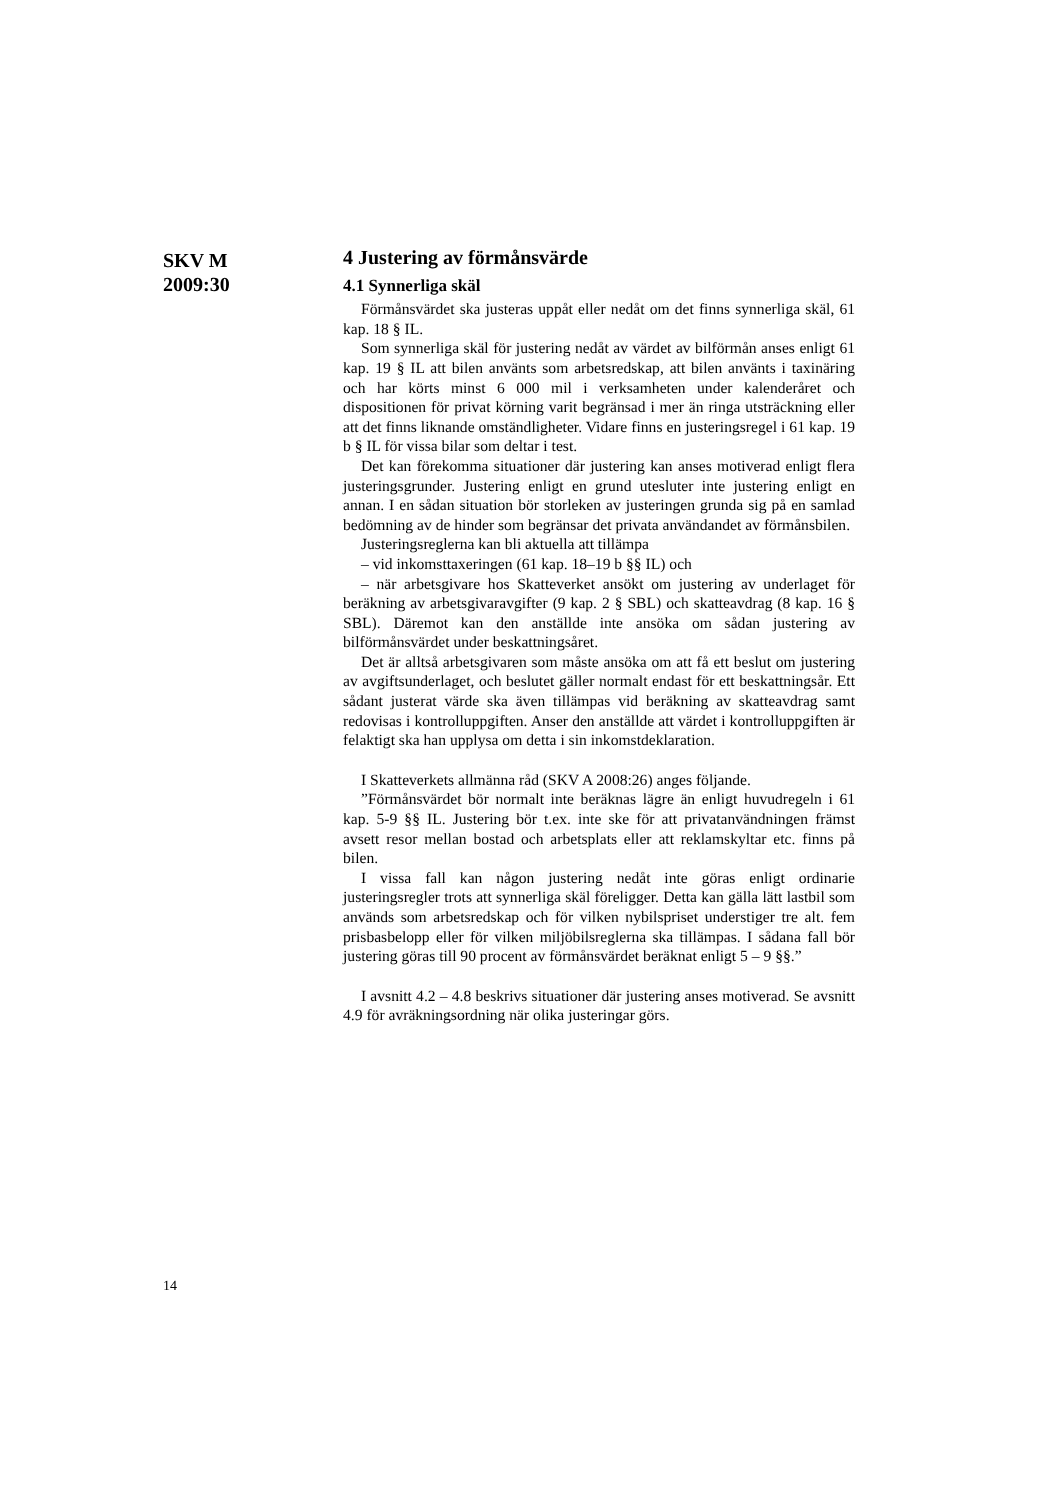SKV M
2009:30
4 Justering av förmånsvärde
4.1 Synnerliga skäl
Förmånsvärdet ska justeras uppåt eller nedåt om det finns synnerliga skäl, 61 kap. 18 § IL.
Som synnerliga skäl för justering nedåt av värdet av bilförmån anses enligt 61 kap. 19 § IL att bilen använts som arbetsredskap, att bilen använts i taxinäring och har körts minst 6 000 mil i verksamheten under kalenderåret och dispositionen för privat körning varit begränsad i mer än ringa utsträckning eller att det finns liknande omständligheter. Vidare finns en justeringsregel i 61 kap. 19 b § IL för vissa bilar som deltar i test.
Det kan förekomma situationer där justering kan anses motiverad enligt flera justeringsgrunder. Justering enligt en grund utesluter inte justering enligt en annan. I en sådan situation bör storleken av justeringen grunda sig på en samlad bedömning av de hinder som begränsar det privata användandet av förmånsbilen.
Justeringsreglerna kan bli aktuella att tillämpa
– vid inkomsttaxeringen (61 kap. 18–19 b §§ IL) och
– när arbetsgivare hos Skatteverket ansökt om justering av underlaget för beräkning av arbetsgivaravgifter (9 kap. 2 § SBL) och skatteavdrag (8 kap. 16 § SBL). Däremot kan den anställde inte ansöka om sådan justering av bilförmånsvärdet under beskattningsåret.
Det är alltså arbetsgivaren som måste ansöka om att få ett beslut om justering av avgiftsunderlaget, och beslutet gäller normalt endast för ett beskattningsår. Ett sådant justerat värde ska även tillämpas vid beräkning av skatteavdrag samt redovisas i kontrolluppgiften. Anser den anställde att värdet i kontrolluppgiften är felaktigt ska han upplysa om detta i sin inkomstdeklaration.
I Skatteverkets allmänna råd (SKV A 2008:26) anges följande.
”Förmånsvärdet bör normalt inte beräknas lägre än enligt huvudregeln i 61 kap. 5-9 §§ IL. Justering bör t.ex. inte ske för att privatanvändningen främst avsett resor mellan bostad och arbetsplats eller att reklamskyltar etc. finns på bilen.
I vissa fall kan någon justering nedåt inte göras enligt ordinarie justeringsregler trots att synnerliga skäl föreligger. Detta kan gälla lätt lastbil som används som arbetsredskap och för vilken nybilspriset understiger tre alt. fem prisbasbelopp eller för vilken miljöbilsreglerna ska tillämpas. I sådana fall bör justering göras till 90 procent av förmånsvärdet beräknat enligt 5 – 9 §§.”
I avsnitt 4.2 – 4.8 beskrivs situationer där justering anses motiverad. Se avsnitt 4.9 för avräkningsordning när olika justeringar görs.
14